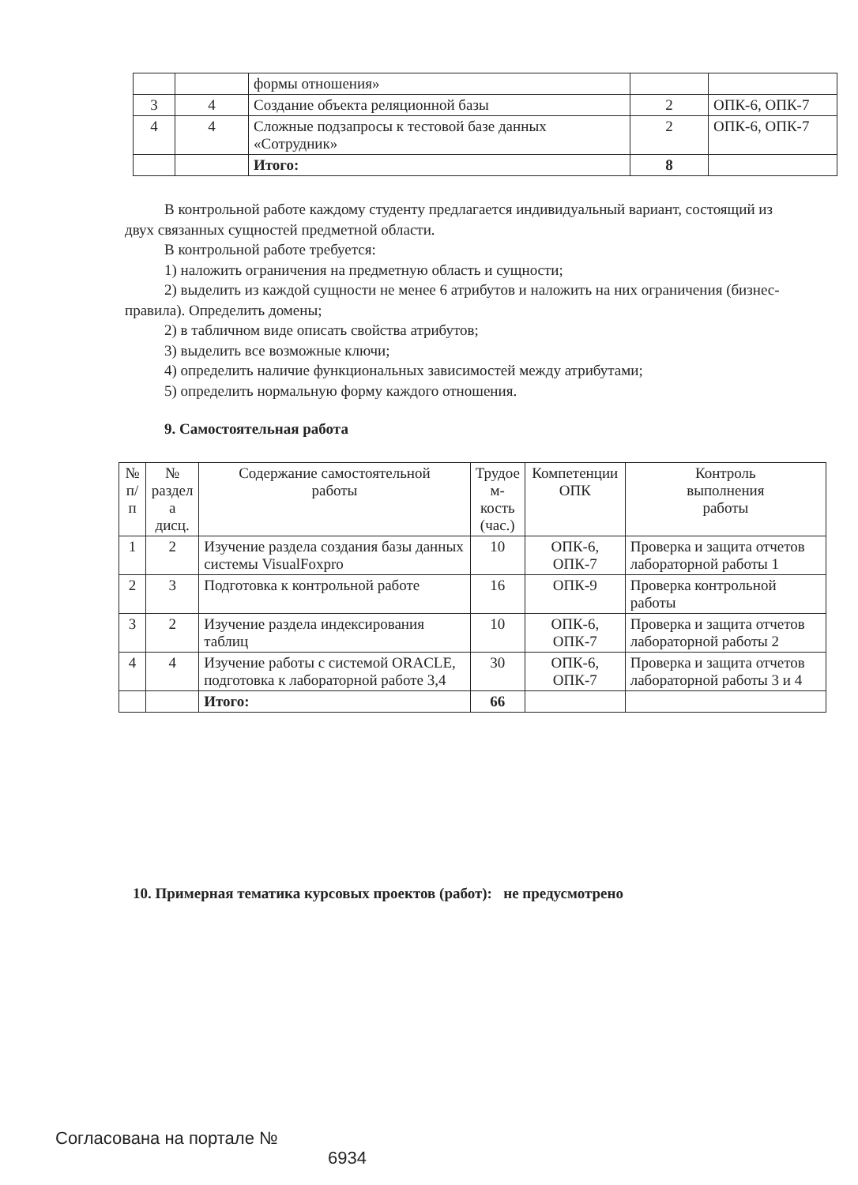| | | формы отношения» | | |
| 3 | 4 | Создание объекта реляционной базы | 2 | ОПК-6, ОПК-7 |
| 4 | 4 | Сложные подзапросы к тестовой базе данных «Сотрудник» | 2 | ОПК-6, ОПК-7 |
| | | Итого: | 8 | |
В контрольной работе каждому студенту предлагается индивидуальный вариант, состоящий из двух связанных сущностей предметной области.
В контрольной работе требуется:
1) наложить ограничения на предметную область и сущности;
2) выделить из каждой сущности не менее 6 атрибутов и наложить на них ограничения (бизнес-правила). Определить домены;
2) в табличном виде описать свойства атрибутов;
3) выделить все возможные ключи;
4) определить наличие функциональных зависимостей между атрибутами;
5) определить нормальную форму каждого отношения.
9. Самостоятельная работа
| № п/п | № раздел а дисц. | Содержание самостоятельной работы | Трудое м- кость (час.) | Компетенции ОПК | Контроль выполнения работы |
| --- | --- | --- | --- | --- | --- |
| 1 | 2 | Изучение раздела создания базы данных системы VisualFoxpro | 10 | ОПК-6, ОПК-7 | Проверка и защита отчетов лабораторной работы 1 |
| 2 | 3 | Подготовка к контрольной работе | 16 | ОПК-9 | Проверка контрольной работы |
| 3 | 2 | Изучение раздела индексирования таблиц | 10 | ОПК-6, ОПК-7 | Проверка и защита отчетов лабораторной работы 2 |
| 4 | 4 | Изучение работы с системой ORACLE, подготовка к лабораторной работе 3,4 | 30 | ОПК-6, ОПК-7 | Проверка и защита отчетов лабораторной работы 3 и 4 |
| | | Итого: | 66 | | |
10. Примерная тематика курсовых проектов (работ): не предусмотрено
Согласована на портале №
6934